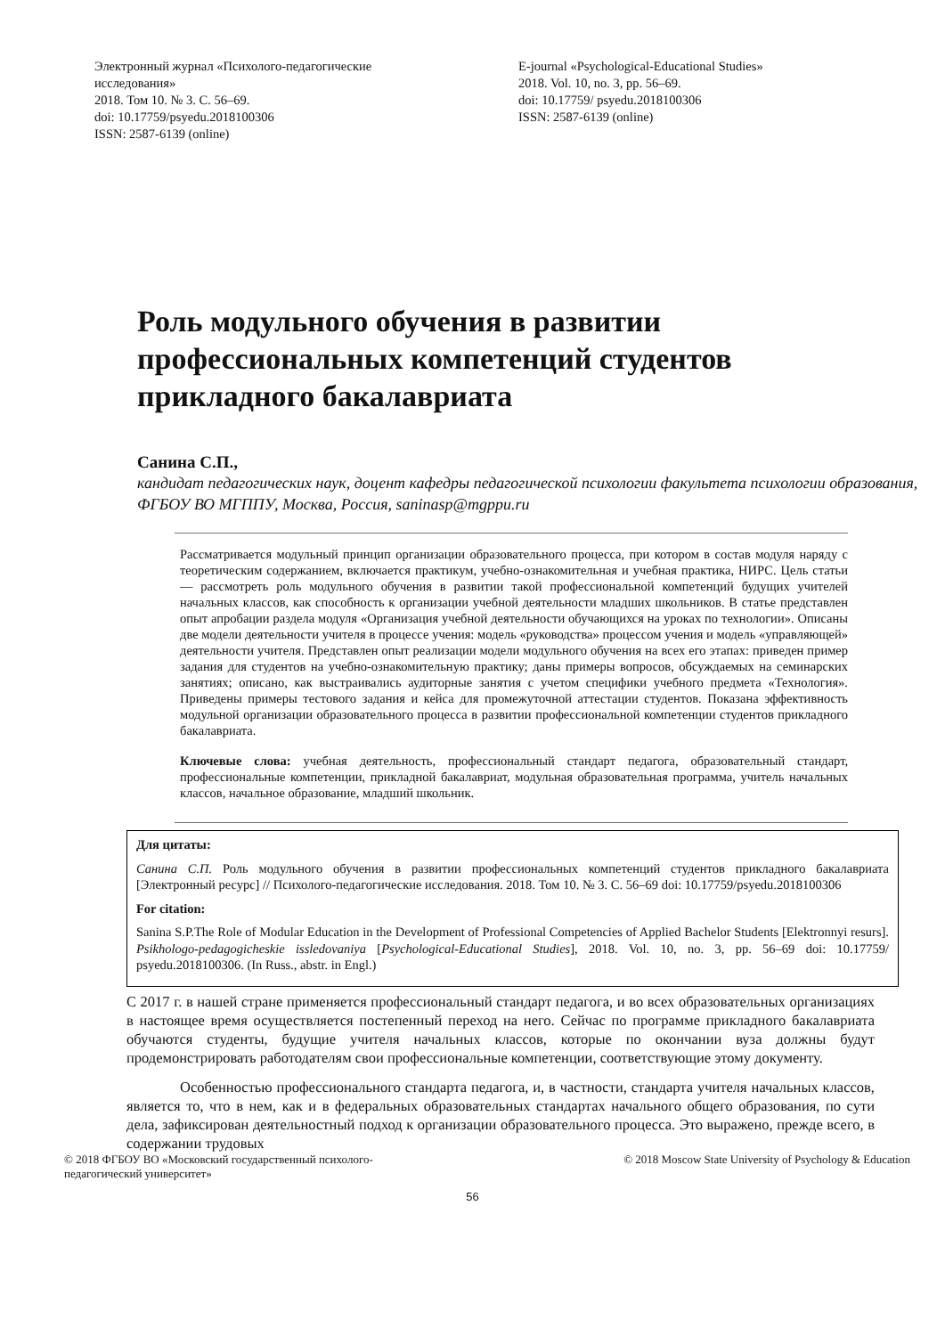Электронный журнал «Психолого-педагогические исследования»
2018. Том 10. № 3. С. 56–69.
doi: 10.17759/psyedu.2018100306
ISSN: 2587-6139 (online)
E-journal «Psychological-Educational Studies»
2018. Vol. 10, no. 3, pp. 56–69.
doi: 10.17759/ psyedu.2018100306
ISSN: 2587-6139 (online)
Роль модульного обучения в развитии профессиональных компетенций студентов прикладного бакалавриата
Санина С.П.,
кандидат педагогических наук, доцент кафедры педагогической психологии факультета психологии образования, ФГБОУ ВО МГППУ, Москва, Россия, saninasp@mgppu.ru
Рассматривается модульный принцип организации образовательного процесса, при котором в состав модуля наряду с теоретическим содержанием, включается практикум, учебно-ознакомительная и учебная практика, НИРС. Цель статьи — рассмотреть роль модульного обучения в развитии такой профессиональной компетенций будущих учителей начальных классов, как способность к организации учебной деятельности младших школьников. В статье представлен опыт апробации раздела модуля «Организация учебной деятельности обучающихся на уроках по технологии». Описаны две модели деятельности учителя в процессе учения: модель «руководства» процессом учения и модель «управляющей» деятельности учителя. Представлен опыт реализации модели модульного обучения на всех его этапах: приведен пример задания для студентов на учебно-ознакомительную практику; даны примеры вопросов, обсуждаемых на семинарских занятиях; описано, как выстраивались аудиторные занятия с учетом специфики учебного предмета «Технология». Приведены примеры тестового задания и кейса для промежуточной аттестации студентов. Показана эффективность модульной организации образовательного процесса в развитии профессиональной компетенции студентов прикладного бакалавриата.
Ключевые слова: учебная деятельность, профессиональный стандарт педагога, образовательный стандарт, профессиональные компетенции, прикладной бакалавриат, модульная образовательная программа, учитель начальных классов, начальное образование, младший школьник.
Для цитаты:
Санина С.П. Роль модульного обучения в развитии профессиональных компетенций студентов прикладного бакалавриата [Электронный ресурс] // Психолого-педагогические исследования. 2018. Том 10. № 3. С. 56–69 doi: 10.17759/psyedu.2018100306
For citation:
Sanina S.P.The Role of Modular Education in the Development of Professional Competencies of Applied Bachelor Students [Elektronnyi resurs]. Psikhologo-pedagogicheskie issledovaniya [Psychological-Educational Studies], 2018. Vol. 10, no. 3, pp. 56–69 doi: 10.17759/ psyedu.2018100306. (In Russ., abstr. in Engl.)
С 2017 г. в нашей стране применяется профессиональный стандарт педагога, и во всех образовательных организациях в настоящее время осуществляется постепенный переход на него. Сейчас по программе прикладного бакалавриата обучаются студенты, будущие учителя начальных классов, которые по окончании вуза должны будут продемонстрировать работодателям свои профессиональные компетенции, соответствующие этому документу.
Особенностью профессионального стандарта педагога, и, в частности, стандарта учителя начальных классов, является то, что в нем, как и в федеральных образовательных стандартах начального общего образования, по сути дела, зафиксирован деятельностный подход к организации образовательного процесса. Это выражено, прежде всего, в содержании трудовых
© 2018 ФГБОУ ВО «Московский государственный психолого-
педагогический университет» © 2018 Moscow State University of Psychology & Education
56